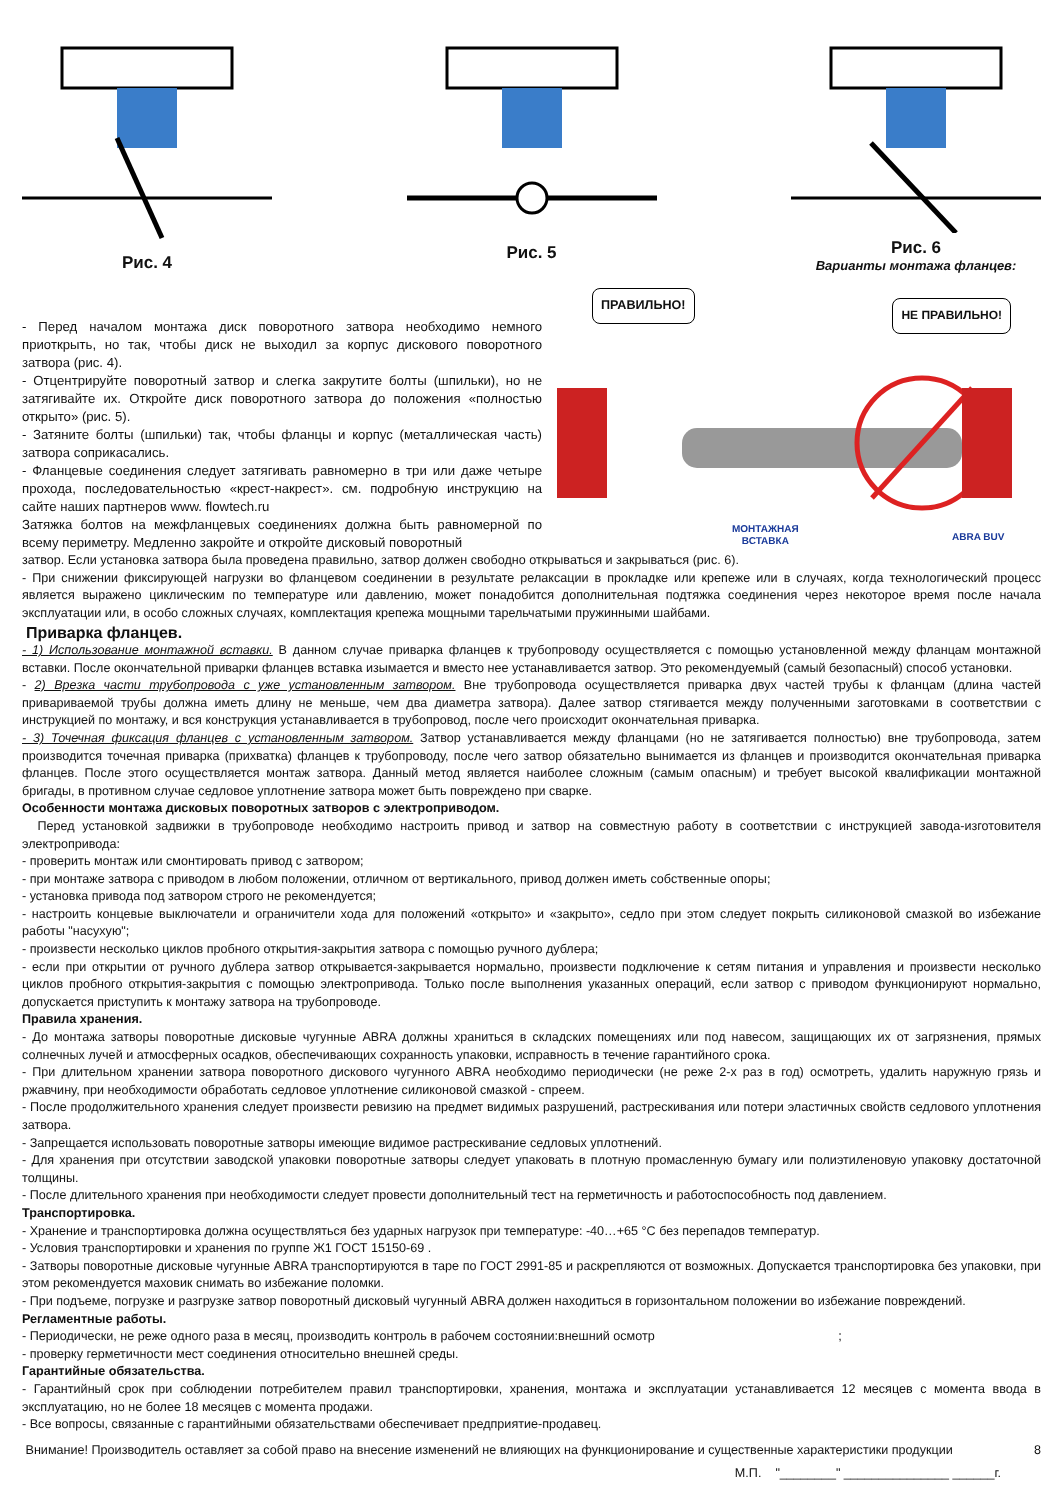Рис. 4 Рис. 5 Рис. 6
Варианты монтажа фланцев:
- Перед началом монтажа диск поворотного затвора необходимо немного приоткрыть, но так, чтобы диск не выходил за корпус дискового поворотного затвора (рис. 4).
- Отцентрируйте поворотный затвор и слегка закрутите болты (шпильки), но не затягивайте их. Откройте диск поворотного затвора до положения «полностью открыто» (рис. 5).
- Затяните болты (шпильки) так, чтобы фланцы и корпус (металлическая часть) затвора соприкасались.
- Фланцевые соединения следует затягивать равномерно в три или даже четыре прохода, последовательностью «крест-накрест». см. подробную инструкцию на сайте наших партнеров www. flowtech.ru
Затяжка болтов на межфланцевых соединениях должна быть равномерной по всему периметру. Медленно закройте и откройте дисковый поворотный
ПРАВИЛЬНО!
НЕ ПРАВИЛЬНО!
МОНТАЖНАЯ
ВСТАВКА
ABRA BUV
затвор. Если установка затвора была проведена правильно, затвор должен свободно открываться и закрываться (рис. 6).
- При снижении фиксирующей нагрузки во фланцевом соединении в результате релаксации в прокладке или крепеже или в случаях, когда технологический процесс является выражено циклическим по температуре или давлению, может понадобится дополнительная подтяжка соединения через некоторое время после начала эксплуатации или, в особо сложных случаях, комплектация крепежа мощными тарельчатыми пружинными шайбами.
Приварка фланцев.
- 1) Использование монтажной вставки. В данном случае приварка фланцев к трубопроводу осуществляется с помощью установленной между фланцам монтажной вставки. После окончательной приварки фланцев вставка изымается и вместо нее устанавливается затвор. Это рекомендуемый (самый безопасный) способ установки.
- 2) Врезка части трубопровода с уже установленным затвором. Вне трубопровода осуществляется приварка двух частей трубы к фланцам (длина частей привариваемой трубы должна иметь длину не меньше, чем два диаметра затвора). Далее затвор стягивается между полученными заготовками в соответствии с инструкцией по монтажу, и вся конструкция устанавливается в трубопровод, после чего происходит окончательная приварка.
- 3) Точечная фиксация фланцев с установленным затвором. Затвор устанавливается между фланцами (но не затягивается полностью) вне трубопровода, затем производится точечная приварка (прихватка) фланцев к трубопроводу, после чего затвор обязательно вынимается из фланцев и производится окончательная приварка фланцев. После этого осуществляется монтаж затвора. Данный метод является наиболее сложным (самым опасным) и требует высокой квалификации монтажной бригады, в противном случае седловое уплотнение затвора может быть повреждено при сварке.
Особенности монтажа дисковых поворотных затворов с электроприводом.
Перед установкой задвижки в трубопроводе необходимо настроить привод и затвор на совместную работу в соответствии с инструкцией завода-изготовителя электропривода:
- проверить монтаж или смонтировать привод с затвором;
- при монтаже затвора с приводом в любом положении, отличном от вертикального, привод должен иметь собственные опоры;
- установка привода под затвором строго не рекомендуется;
- настроить концевые выключатели и ограничители хода для положений «открыто» и «закрыто», седло при этом следует покрыть силиконовой смазкой во избежание работы "насухую";
- произвести несколько циклов пробного открытия-закрытия затвора с помощью ручного дублера;
- если при открытии от ручного дублера затвор открывается-закрывается нормально, произвести подключение к сетям питания и управления и произвести несколько циклов пробного открытия-закрытия с помощью электропривода. Только после выполнения указанных операций, если затвор с приводом функционируют нормально, допускается приступить к монтажу затвора на трубопроводе.
Правила хранения.
- До монтажа затворы поворотные дисковые чугунные ABRA должны храниться в складских помещениях или под навесом, защищающих их от загрязнения, прямых солнечных лучей и атмосферных осадков, обеспечивающих сохранность упаковки, исправность в течение гарантийного срока.
- При длительном хранении затвора поворотного дискового чугунного ABRA необходимо периодически (не реже 2-х раз в год) осмотреть, удалить наружную грязь и ржавчину, при необходимости обработать седловое уплотнение силиконовой смазкой - спреем.
- После продолжительного хранения следует произвести ревизию на предмет видимых разрушений, растрескивания или потери эластичных свойств седлового уплотнения затвора.
- Запрещается использовать поворотные затворы имеющие видимое растрескивание седловых уплотнений.
- Для хранения при отсутствии заводской упаковки поворотные затворы следует упаковать в плотную промасленную бумагу или полиэтиленовую упаковку достаточной толщины.
- После длительного хранения при необходимости следует провести дополнительный тест на герметичность и работоспособность под давлением.
Транспортировка.
- Хранение и транспортировка должна осуществляться без ударных нагрузок при температуре: -40…+65 °С без перепадов температур.
- Условия транспортировки и хранения по группе Ж1 ГОСТ 15150-69 .
- Затворы поворотные дисковые чугунные ABRA транспортируются в таре по ГОСТ 2991-85 и раскрепляются от возможных. Допускается транспортировка без упаковки, при этом рекомендуется маховик снимать во избежание поломки.
- При подъеме, погрузке и разгрузке затвор поворотный дисковый чугунный ABRA должен находиться в горизонтальном положении во избежание повреждений.
Регламентные работы.
- Периодически, не реже одного раза в месяц, производить контроль в рабочем состоянии:внешний осмотр ;
- проверку герметичности мест соединения относительно внешней среды.
Гарантийные обязательства.
- Гарантийный срок при соблюдении потребителем правил транспортировки, хранения, монтажа и эксплуатации устанавливается 12 месяцев с момента ввода в эксплуатацию, но не более 18 месяцев с момента продажи.
- Все вопросы, связанные с гарантийными обязательствами обеспечивает предприятие-продавец.
Внимание! Производитель оставляет за собой право на внесение изменений не влияющих на функционирование и существенные характеристики продукции 8
М.П. "________" _______________ ______г.